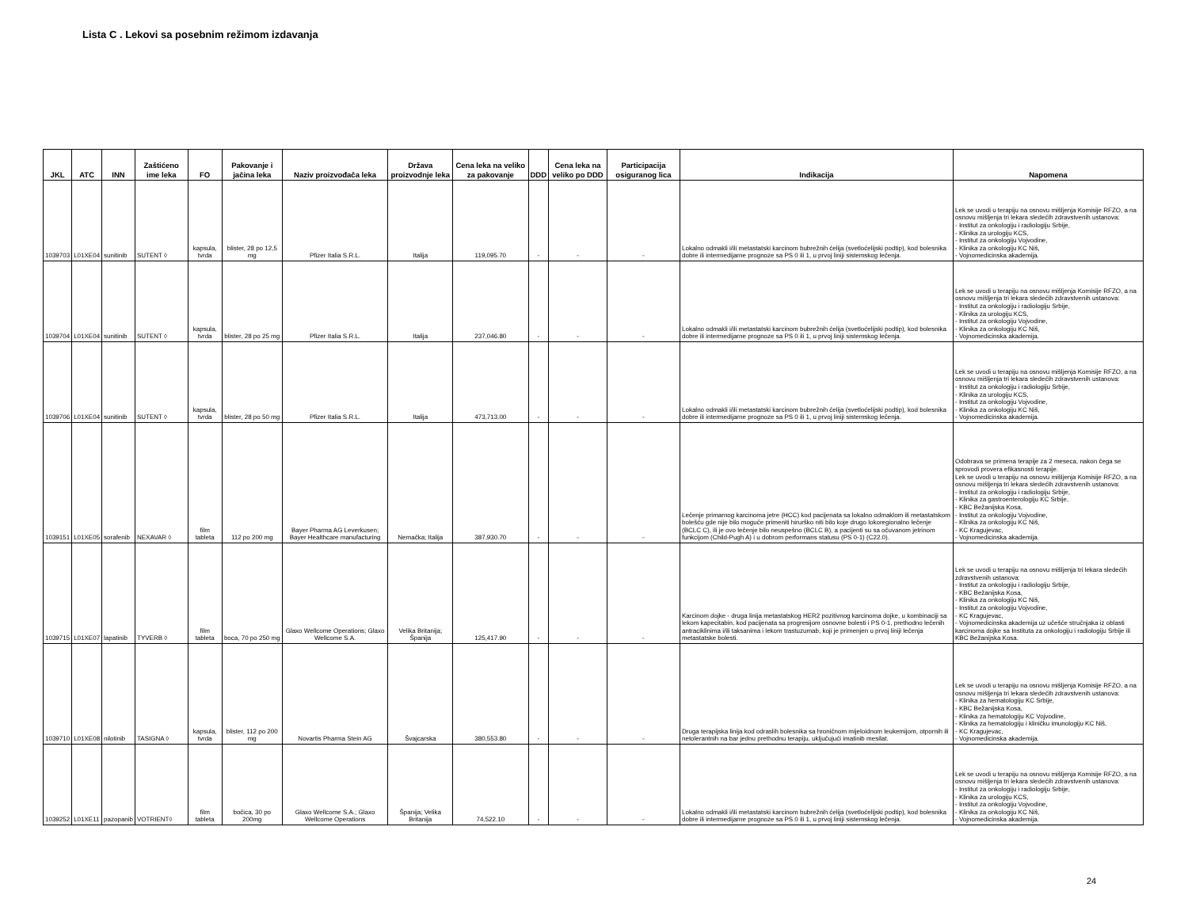Lista C . Lekovi sa posebnim režimom izdavanja
| JKL | ATC | INN | Zaštićeno ime leka | FO | Pakovanje i jačina leka | Naziv proizvođača leka | Država proizvodnje leka | Cena leka na veliko za pakovanje | DDD | Cena leka na veliko po DDD | Participacija osiguranog lica | Indikacija | Napomena |
| --- | --- | --- | --- | --- | --- | --- | --- | --- | --- | --- | --- | --- | --- |
| 1039703 | L01XE04 | sunitinib | SUTENT ◊ | kapsula, tvrda | blister, 28 po 12,5 mg | Pfizer Italia S.R.L. | Italija | 119,095.70 | - | - | - | Lokalno odmakli i/ili metastatski karcinom bubrežnih ćelija (svetloćelijski podtip), kod bolesnika dobre ili intermedijarne prognoze sa PS 0 ili 1, u prvoj liniji sistemskog lečenja. | Lek se uvodi u terapiju na osnovu mišljenja Komisije RFZO, a na osnovu mišljenja tri lekara sledećih zdravstvenih ustanova: - Institut za onkologiju i radiologiju Srbije, - Klinika za urologiju KCS, - Institut za onkologiju Vojvodine, - Klinika za onkologiju KC Niš, - Vojnomedicinska akademija. |
| 1039704 | L01XE04 | sunitinib | SUTENT ◊ | kapsula, tvrda | blister, 28 po 25 mg | Pfizer Italia S.R.L. | Italija | 237,046.80 | - | - | - | Lokalno odmakli i/ili metastatski karcinom bubrežnih ćelija (svetloćelijski podtip), kod bolesnika dobre ili intermedijarne prognoze sa PS 0 ili 1, u prvoj liniji sistemskog lečenja. | Lek se uvodi u terapiju na osnovu mišljenja Komisije RFZO, a na osnovu mišljenja tri lekara sledećih zdravstvenih ustanova: - Institut za onkologiju i radiologiju Srbije, - Klinika za urologiju KCS, - Institut za onkologiju Vojvodine, - Klinika za onkologiju KC Niš, - Vojnomedicinska akademija. |
| 1039706 | L01XE04 | sunitinib | SUTENT ◊ | kapsula, tvrda | blister, 28 po 50 mg | Pfizer Italia S.R.L. | Italija | 473,713.00 | - | - | - | Lokalno odmakli i/ili metastatski karcinom bubrežnih ćelija (svetloćelijski podtip), kod bolesnika dobre ili intermedijarne prognoze sa PS 0 ili 1, u prvoj liniji sistemskog lečenja. | Lek se uvodi u terapiju na osnovu mišljenja Komisije RFZO, a na osnovu mišljenja tri lekara sledećih zdravstvenih ustanova: - Institut za onkologiju i radiologiju Srbije, - Klinika za urologiju KCS, - Institut za onkologiju Vojvodine, - Klinika za onkologiju KC Niš, - Vojnomedicinska akademija. |
| 1039151 | L01XE05 | sorafenib | NEXAVAR ◊ | film tableta | 112 po 200 mg | Bayer Pharma AG Leverkusen; Bayer Healthcare manufacturing | Nemačka; Italija | 387,930.70 | - | - | - | Lečenje primarnog karcinoma jetre (HCC) kod pacijenata sa lokalno odmaklom ili metastatskom bolešću gde nije bilo moguće primeniti hirurško niti bilo koje drugo lokoregionalno lečenje (BCLC C), ili je ovo lečenje bilo neuspešno (BCLC B), a pacijenti su sa očuvanom jetrinom funkcijom (Child-Pugh A) i u dobrom performans statusu (PS 0-1) (C22.0). | Odobrava se primena terapije za 2 meseca, nakon čega se sprovodi provera efikasnosti terapije. Lek se uvodi u terapiju na osnovu mišljenja Komisije RFZO, a na osnovu mišljenja tri lekara sledećih zdravstvenih ustanova: - Institut za onkologiju i radiologiju Srbije, - Klinika za gastroenterologiju KC Srbije, - KBC Bežanijska Kosa, - Institut za onkologiju Vojvodine, - Klinika za onkologiju KC Niš, - KC Kragujevac, - Vojnomedicinska akademija. |
| 1039715 | L01XE07 | lapatinib | TYVERB ◊ | film tableta | boca, 70 po 250 mg | Glaxo Wellcome Operations; Glaxo Wellcome S.A. | Velika Britanija; Španija | 125,417.90 | - | - | - | Karcinom dojke - druga linija metastatskog HER2 pozitivnog karcinoma dojke, u kombinaciji sa lekom kapecitabin, kod pacijenata sa progresijom osnovne bolesti i PS 0-1, prethodno lečenih antraciklinima i/ili taksanima i lekom trastuzumab, koji je primenjen u prvoj liniji lečenja metastatske bolesti. | Lek se uvodi u terapiju na osnovu mišljenja tri lekara sledećih zdravstvenih ustanova: - Institut za onkologiju i radiologiju Srbije, - KBC Bežanijska Kosa, - Klinika za onkologiju KC Niš, - Institut za onkologiju Vojvodine, - KC Kragujevac, - Vojnomedicinska akademija uz učešće stručnjaka iz oblasti karcinoma dojke sa Instituta za onkologiju i radiologiju Srbije ili KBC Bežanijska Kosa. |
| 1039710 | L01XE08 | nilotinib | TASIGNA ◊ | kapsula, tvrda | blister, 112 po 200 mg | Novartis Pharma Stein AG | Švajcarska | 380,553.80 | - | - | - | Druga terapijska linija kod odraslih bolesnika sa hroničnom mijeloidnom leukemijom, otpornih ili netolerantnih na bar jednu prethodnu terapiju, uključujući imatinib mesilat. | Lek se uvodi u terapiju na osnovu mišljenja Komisije RFZO, a na osnovu mišljenja tri lekara sledećih zdravstvenih ustanova: - Klinika za hematologiju KC Srbije, - KBC Bežanijska Kosa, - Klinika za hematologiju KC Vojvodine, - Klinika za hematologiju i kliničku imunologiju KC Niš, - KC Kragujevac, - Vojnomedicinska akademija. |
| 1039252 | L01XE11 | pazopanib | VOTRIENT◊ | film tableta | bočica, 30 po 200mg | Glaxo Wellcome S.A.; Glaxo Wellcome Operations | Španija; Velika Britanija | 74,522.10 | - | - | - | Lokalno odmakli i/ili metastatski karcinom bubrežnih ćelija (svetloćelijski podtip), kod bolesnika dobre ili intermedijarne prognoze sa PS 0 ili 1, u prvoj liniji sistemskog lečenja. | Lek se uvodi u terapiju na osnovu mišljenja Komisije RFZO, a na osnovu mišljenja tri lekara sledećih zdravstvenih ustanova: - Institut za onkologiju i radiologiju Srbije, - Klinika za urologiju KCS, - Institut za onkologiju Vojvodine, - Klinika za onkologiju KC Niš, - Vojnomedicinska akademija. |
24